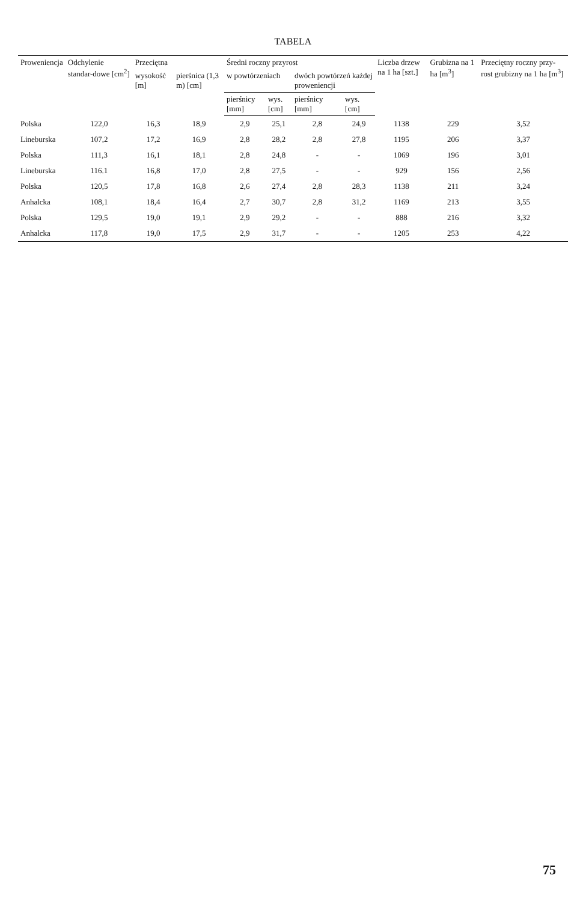TABELA
| Proweniencja | Odchylenie standar-dowe [cm<sup>2</sup>] | Przeciętna | | Średni roczny przyrost | | | | Liczba drzew na 1 ha [szt.] | Grubizna na 1 ha [m<sup>3</sup>] | Przeciętny roczny przy-rost grubizny na 1 ha [m<sup>3</sup>] |
| --- | --- | --- | --- | --- | --- | --- | --- | --- | --- | --- |
| | | wysokość [m] | pierśnica (1,3 m) [cm] | w powtórzeniach | | dwóch powtórzeń każdej proweniencji | | | | |
| | | | | pierśnicy [mm] | wys. [cm] | pierśnicy [mm] | wys. [cm] | | | |
| Polska | 122,0 | 16,3 | 18,9 | 2,9 | 25,1 | 2,8 | 24,9 | 1138 | 229 | 3,52 |
| Lineburska | 107,2 | 17,2 | 16,9 | 2,8 | 28,2 | 2,8 | 27,8 | 1195 | 206 | 3,37 |
| Polska | 111,3 | 16,1 | 18,1 | 2,8 | 24,8 | - | - | 1069 | 196 | 3,01 |
| Lineburska | 116.1 | 16,8 | 17,0 | 2,8 | 27,5 | - | - | 929 | 156 | 2,56 |
| Polska | 120,5 | 17,8 | 16,8 | 2,6 | 27,4 | 2,8 | 28,3 | 1138 | 211 | 3,24 |
| Anhalcka | 108,1 | 18,4 | 16,4 | 2,7 | 30,7 | 2,8 | 31,2 | 1169 | 213 | 3,55 |
| Polska | 129,5 | 19,0 | 19,1 | 2,9 | 29,2 | - | - | 888 | 216 | 3,32 |
| Anhalcka | 117,8 | 19,0 | 17,5 | 2,9 | 31,7 | - | - | 1205 | 253 | 4,22 |
75